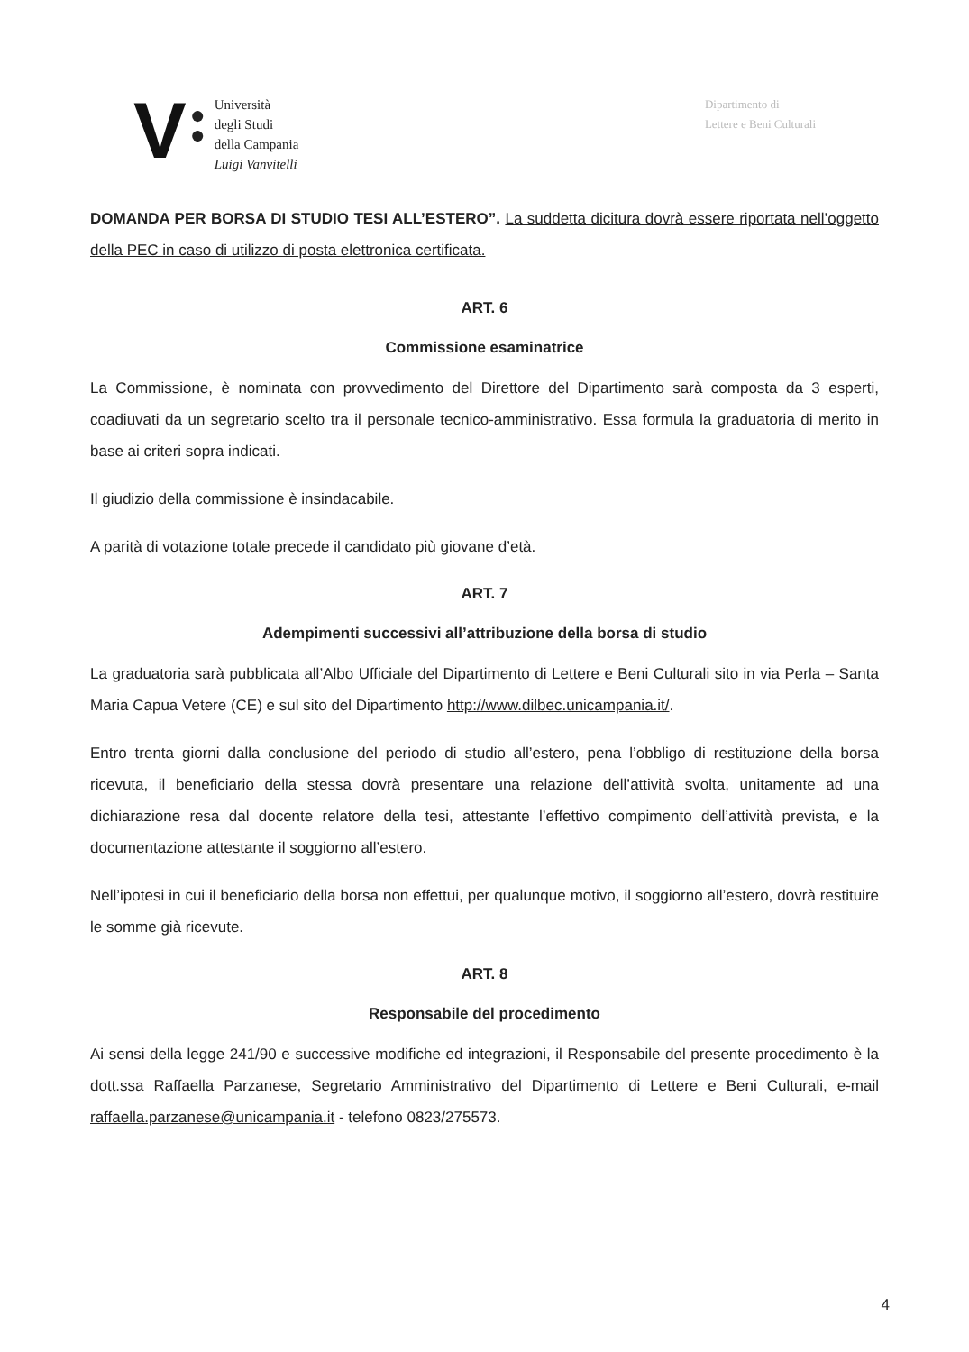V
●
●
Università
degli Studi
della Campania
Luigi Vanvitelli
Dipartimento di
Lettere e Beni Culturali
DOMANDA PER BORSA DI STUDIO TESI ALL’ESTERO”. La suddetta dicitura dovrà essere riportata nell’oggetto della PEC in caso di utilizzo di posta elettronica certificata.
ART. 6
Commissione esaminatrice
La Commissione, è nominata con provvedimento del Direttore del Dipartimento sarà composta da 3 esperti, coadiuvati da un segretario scelto tra il personale tecnico-amministrativo. Essa formula la graduatoria di merito in base ai criteri sopra indicati.
Il giudizio della commissione è insindacabile.
A parità di votazione totale precede il candidato più giovane d’età.
ART. 7
Adempimenti successivi all’attribuzione della borsa di studio
La graduatoria sarà pubblicata all’Albo Ufficiale del Dipartimento di Lettere e Beni Culturali sito in via Perla – Santa Maria Capua Vetere (CE) e sul sito del Dipartimento http://www.dilbec.unicampania.it/.
Entro trenta giorni dalla conclusione del periodo di studio all’estero, pena l’obbligo di restituzione della borsa ricevuta, il beneficiario della stessa dovrà presentare una relazione dell’attività svolta, unitamente ad una dichiarazione resa dal docente relatore della tesi, attestante l’effettivo compimento dell’attività prevista, e la documentazione attestante il soggiorno all’estero.
Nell’ipotesi in cui il beneficiario della borsa non effettui, per qualunque motivo, il soggiorno all’estero, dovrà restituire le somme già ricevute.
ART. 8
Responsabile del procedimento
Ai sensi della legge 241/90 e successive modifiche ed integrazioni, il Responsabile del presente procedimento è la dott.ssa Raffaella Parzanese, Segretario Amministrativo del Dipartimento di Lettere e Beni Culturali, e-mail raffaella.parzanese@unicampania.it - telefono 0823/275573.
4